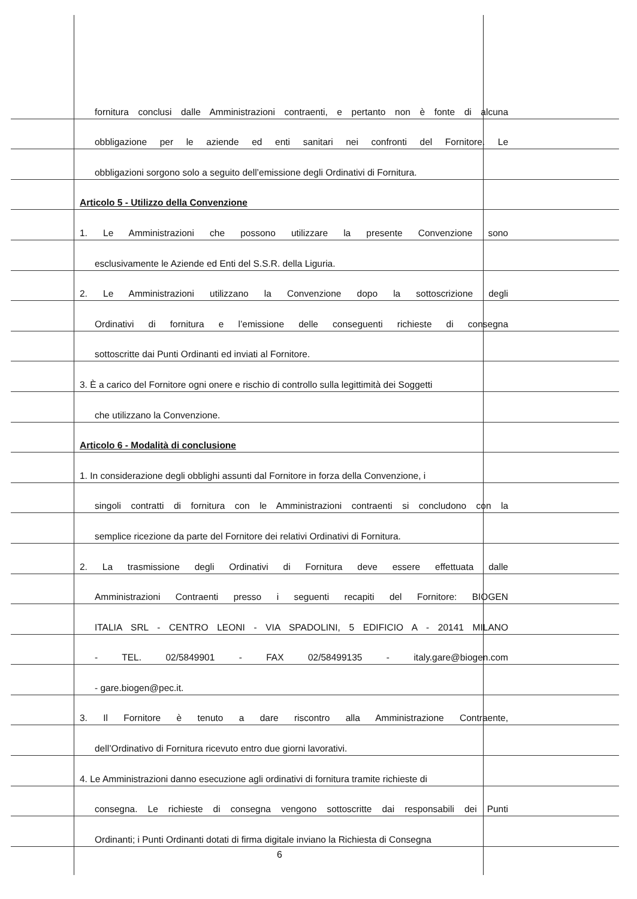fornitura conclusi dalle Amministrazioni contraenti, e pertanto non è fonte di alcuna
obbligazione per le aziende ed enti sanitari nei confronti del Fornitore. Le
obbligazioni sorgono solo a seguito dell’emissione degli Ordinativi di Fornitura.
Articolo 5 - Utilizzo della Convenzione
1. Le Amministrazioni che possono utilizzare la presente Convenzione sono
esclusivamente le Aziende ed Enti del S.S.R. della Liguria.
2. Le Amministrazioni utilizzano la Convenzione dopo la sottoscrizione degli
Ordinativi di fornitura e l’emissione delle conseguenti richieste di consegna
sottoscritte dai Punti Ordinanti ed inviati al Fornitore.
3. È a carico del Fornitore ogni onere e rischio di controllo sulla legittimità dei Soggetti
che utilizzano la Convenzione.
Articolo 6 - Modalità di conclusione
1. In considerazione degli obblighi assunti dal Fornitore in forza della Convenzione, i
singoli contratti di fornitura con le Amministrazioni contraenti si concludono con la
semplice ricezione da parte del Fornitore dei relativi Ordinativi di Fornitura.
2. La trasmissione degli Ordinativi di Fornitura deve essere effettuata dalle
Amministrazioni Contraenti presso i seguenti recapiti del Fornitore: BIOGEN
ITALIA SRL - CENTRO LEONI - VIA SPADOLINI, 5 EDIFICIO A - 20141 MILANO
- TEL. 02/5849901 - FAX 02/58499135 - italy.gare@biogen.com
- gare.biogen@pec.it.
3. Il Fornitore è tenuto a dare riscontro alla Amministrazione Contraente,
dell’Ordinativo di Fornitura ricevuto entro due giorni lavorativi.
4. Le Amministrazioni danno esecuzione agli ordinativi di fornitura tramite richieste di
consegna. Le richieste di consegna vengono sottoscritte dai responsabili dei Punti
Ordinanti; i Punti Ordinanti dotati di firma digitale inviano la Richiesta di Consegna
6